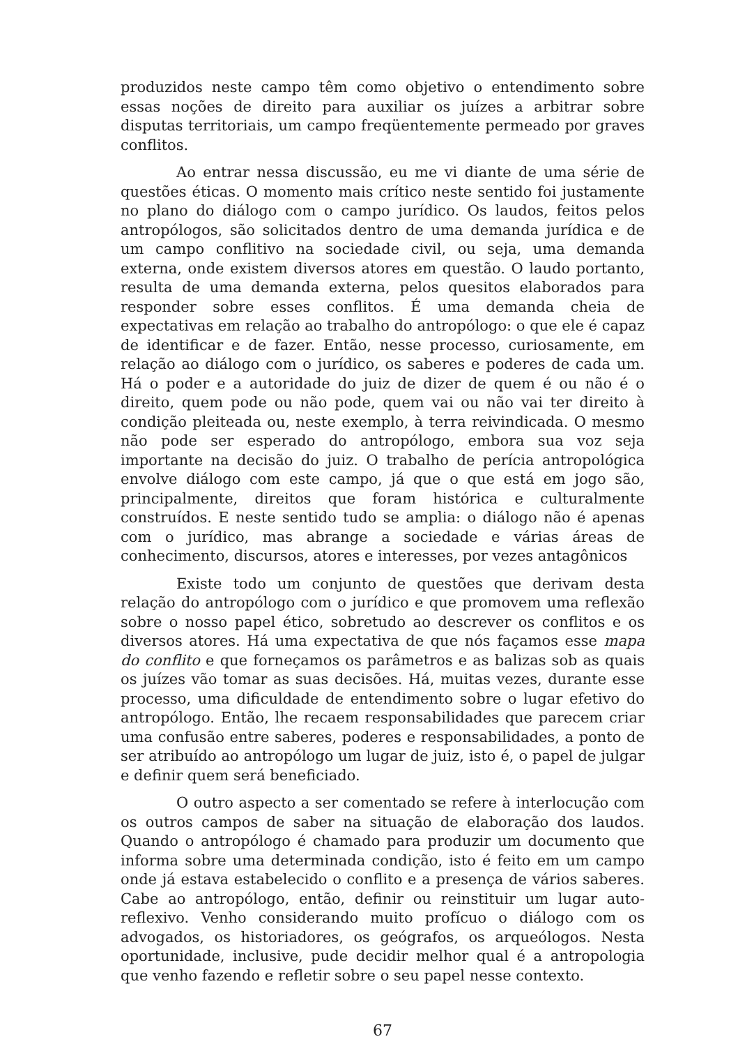produzidos neste campo têm como objetivo o entendimento sobre essas noções de direito para auxiliar os juízes a arbitrar sobre disputas territoriais, um campo freqüentemente permeado por graves conflitos.
Ao entrar nessa discussão, eu me vi diante de uma série de questões éticas. O momento mais crítico neste sentido foi justamente no plano do diálogo com o campo jurídico. Os laudos, feitos pelos antropólogos, são solicitados dentro de uma demanda jurídica e de um campo conflitivo na sociedade civil, ou seja, uma demanda externa, onde existem diversos atores em questão. O laudo portanto, resulta de uma demanda externa, pelos quesitos elaborados para responder sobre esses conflitos. É uma demanda cheia de expectativas em relação ao trabalho do antropólogo: o que ele é capaz de identificar e de fazer. Então, nesse processo, curiosamente, em relação ao diálogo com o jurídico, os saberes e poderes de cada um. Há o poder e a autoridade do juiz de dizer de quem é ou não é o direito, quem pode ou não pode, quem vai ou não vai ter direito à condição pleiteada ou, neste exemplo, à terra reivindicada. O mesmo não pode ser esperado do antropólogo, embora sua voz seja importante na decisão do juiz. O trabalho de perícia antropológica envolve diálogo com este campo, já que o que está em jogo são, principalmente, direitos que foram histórica e culturalmente construídos. E neste sentido tudo se amplia: o diálogo não é apenas com o jurídico, mas abrange a sociedade e várias áreas de conhecimento, discursos, atores e interesses, por vezes antagônicos
Existe todo um conjunto de questões que derivam desta relação do antropólogo com o jurídico e que promovem uma reflexão sobre o nosso papel ético, sobretudo ao descrever os conflitos e os diversos atores. Há uma expectativa de que nós façamos esse mapa do conflito e que forneçamos os parâmetros e as balizas sob as quais os juízes vão tomar as suas decisões. Há, muitas vezes, durante esse processo, uma dificuldade de entendimento sobre o lugar efetivo do antropólogo. Então, lhe recaem responsabilidades que parecem criar uma confusão entre saberes, poderes e responsabilidades, a ponto de ser atribuído ao antropólogo um lugar de juiz, isto é, o papel de julgar e definir quem será beneficiado.
O outro aspecto a ser comentado se refere à interlocução com os outros campos de saber na situação de elaboração dos laudos. Quando o antropólogo é chamado para produzir um documento que informa sobre uma determinada condição, isto é feito em um campo onde já estava estabelecido o conflito e a presença de vários saberes. Cabe ao antropólogo, então, definir ou reinstituir um lugar auto-reflexivo. Venho considerando muito profícuo o diálogo com os advogados, os historiadores, os geógrafos, os arqueólogos. Nesta oportunidade, inclusive, pude decidir melhor qual é a antropologia que venho fazendo e refletir sobre o seu papel nesse contexto.
67